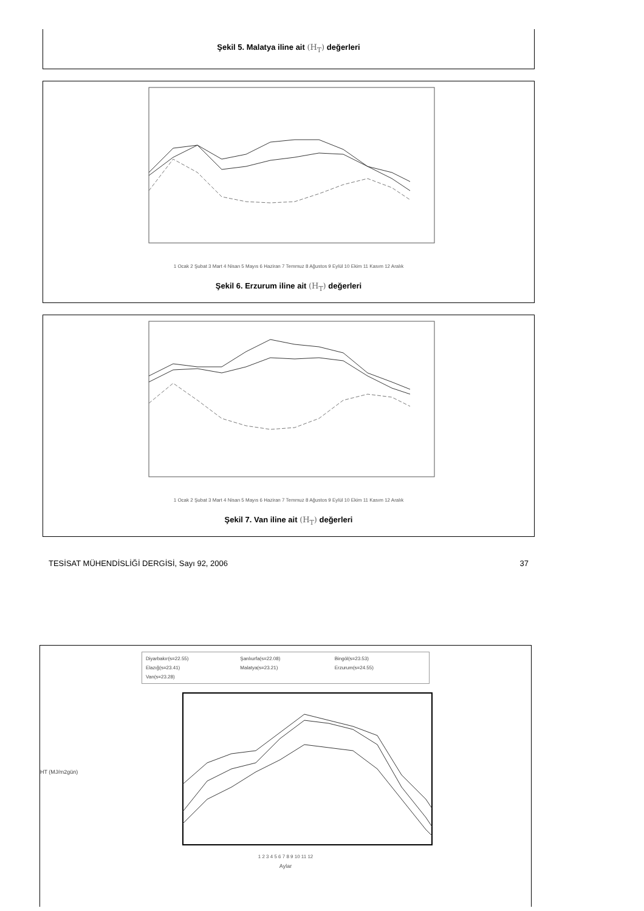Şekil 5. Malatya iline ait (H<sub>T</sub>) değerleri
1 Ocak 2 Şubat 3 Mart 4 Nisan 5 Mayıs 6 Haziran 7 Temmuz 8 Ağustos 9 Eylül 10 Ekim 11 Kasım 12 Aralık
Şekil 6. Erzurum iline ait (H<sub>T</sub>) değerleri
1 Ocak 2 Şubat 3 Mart 4 Nisan 5 Mayıs 6 Haziran 7 Temmuz 8 Ağustos 9 Eylül 10 Ekim 11 Kasım 12 Aralık
Şekil 7. Van iline ait (H<sub>T</sub>) değerleri
TESİSAT MÜHENDİSLİĞİ DERGİSİ, Sayı 92, 2006 37
Diyarbakır(s=22.55) Şanlıurfa(s=22.08) Bingöl(s=23.53) Elazığ(s=23.41) Malatya(s=23.21) Erzurum(s=24.55) Van(s=23.28)
HT (MJ/m2gün)
1 2 3 4 5 6 7 8 9 10 11 12
Aylar